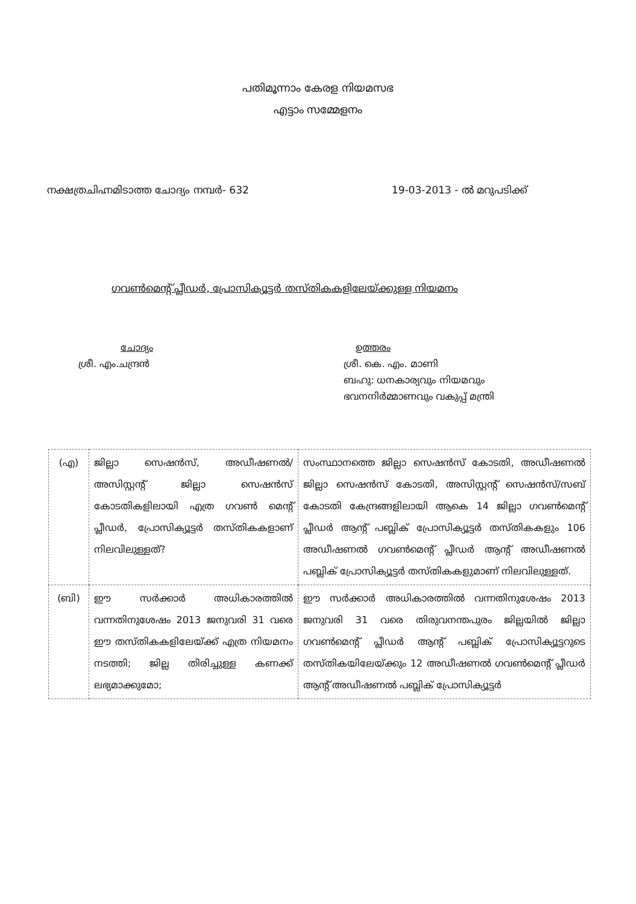പതിമൂന്നാം കേരള നിയമസഭ
എട്ടാം സമ്മേളനം
നക്ഷത്രചിഹ്നമിടാത്ത ചോദ്യം നമ്പർ- 632 19-03-2013 - ൽ മറുപടിക്ക്
ഗവൺമെന്റ് പ്ലീഡർ, പ്രോസിക്യൂട്ടർ തസ്തികകളിലേയ്ക്കുള്ള നിയമനം
ചോദ്യം
ശ്രീ. എം.ചന്ദ്രൻ
ഉത്തരം
ശ്രീ. കെ. എം. മാണി
ബഹു: ധനകാര്യവും നിയമവും
ഭവനനിർമ്മാണവും വകുപ്പ് മന്ത്രി
| (എ) | ജില്ലാ സെഷൻസ്, അഡീഷണൽ/ അസിസ്റ്റന്റ് ജില്ലാ സെഷൻസ് കോടതികളിലായി എത്ര ഗവൺ മെന്റ് പ്ലീഡർ, പ്രോസിക്യൂട്ടർ തസ്തികകളാണ് നിലവിലുള്ളത്? | സംസ്ഥാനത്തെ ജില്ലാ സെഷൻസ് കോടതി, അഡീഷണൽ ജില്ലാ സെഷൻസ് കോടതി, അസിസ്റ്റന്റ് സെഷൻസ്/സബ് കോടതി കേന്ദ്രങ്ങളിലായി ആകെ 14 ജില്ലാ ഗവൺമെന്റ് പ്ലീഡർ ആന്റ് പബ്ലിക് പ്രോസിക്യൂട്ടർ തസ്തികകളും 106 അഡീഷണൽ ഗവൺമെന്റ് പ്ലീഡർ ആന്റ് അഡീഷണൽ പബ്ലിക് പ്രോസിക്യൂട്ടർ തസ്തികകളുമാണ് നിലവിലുള്ളത്. |
| (ബി) | ഈ സർക്കാർ അധികാരത്തിൽ വന്നതിനുശേഷം 2013 ജനുവരി 31 വരെ ഈ തസ്തികകളിലേയ്ക്ക് എത്ര നിയമനം നടത്തി; ജില്ല തിരിച്ചുള്ള കണക്ക് ലഭ്യമാക്കുമോ; | ഈ സർക്കാർ അധികാരത്തിൽ വന്നതിനുശേഷം 2013 ജനുവരി 31 വരെ തിരുവനന്തപുരം ജില്ലയിൽ ജില്ലാ ഗവൺമെന്റ് പ്ലീഡർ ആന്റ് പബ്ലിക് പ്രോസിക്യൂട്ടറുടെ തസ്തികയിലേയ്ക്കും 12 അഡീഷണൽ ഗവൺമെന്റ് പ്ലീഡർ ആന്റ് അഡീഷണൽ പബ്ലിക് പ്രോസിക്യൂട്ടർ |